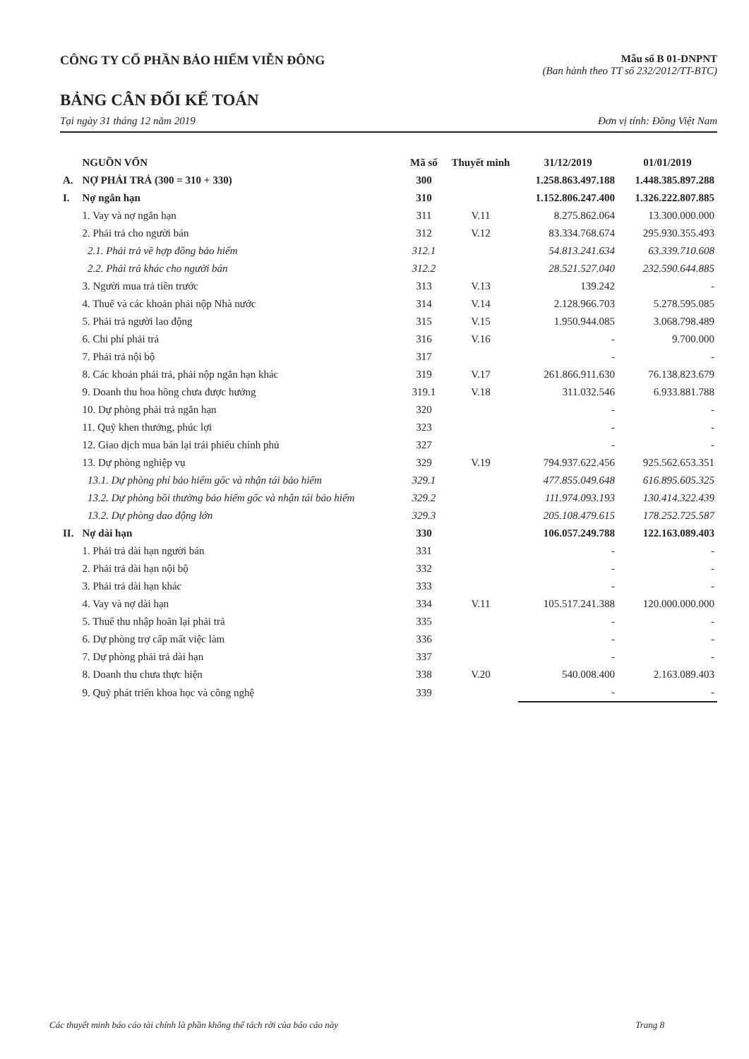CÔNG TY CỔ PHẦN BẢO HIỂM VIỄN ĐÔNG
Mẫu số B 01-DNPNT
(Ban hành theo TT số 232/2012/TT-BTC)
BẢNG CÂN ĐỐI KẾ TOÁN
Tại ngày 31 tháng 12 năm 2019 Đơn vị tính: Đồng Việt Nam
| | NGUỒN VỐN | Mã số | Thuyết minh | 31/12/2019 | 01/01/2019 |
| --- | --- | --- | --- | --- | --- |
| A. | NỢ PHẢI TRẢ (300 = 310 + 330) | 300 | | 1.258.863.497.188 | 1.448.385.897.288 |
| I. | Nợ ngắn hạn | 310 | | 1.152.806.247.400 | 1.326.222.807.885 |
| | 1. Vay và nợ ngắn hạn | 311 | V.11 | 8.275.862.064 | 13.300.000.000 |
| | 2. Phải trả cho người bán | 312 | V.12 | 83.334.768.674 | 295.930.355.493 |
| | 2.1. Phải trả về hợp đồng bảo hiểm | 312.1 | | 54.813.241.634 | 63.339.710.608 |
| | 2.2. Phải trả khác cho người bán | 312.2 | | 28.521.527.040 | 232.590.644.885 |
| | 3. Người mua trả tiền trước | 313 | V.13 | 139.242 | - |
| | 4. Thuế và các khoản phải nộp Nhà nước | 314 | V.14 | 2.128.966.703 | 5.278.595.085 |
| | 5. Phải trả người lao động | 315 | V.15 | 1.950.944.085 | 3.068.798.489 |
| | 6. Chi phí phải trả | 316 | V.16 | - | 9.700.000 |
| | 7. Phải trả nội bộ | 317 | | - | - |
| | 8. Các khoản phải trả, phải nộp ngắn hạn khác | 319 | V.17 | 261.866.911.630 | 76.138.823.679 |
| | 9. Doanh thu hoa hồng chưa được hưởng | 319.1 | V.18 | 311.032.546 | 6.933.881.788 |
| | 10. Dự phòng phải trả ngắn hạn | 320 | | - | - |
| | 11. Quỹ khen thưởng, phúc lợi | 323 | | - | - |
| | 12. Giao dịch mua bán lại trái phiếu chính phủ | 327 | | - | - |
| | 13. Dự phòng nghiệp vụ | 329 | V.19 | 794.937.622.456 | 925.562.653.351 |
| | 13.1. Dự phòng phí bảo hiểm gốc và nhận tái bảo hiểm | 329.1 | | 477.855.049.648 | 616.895.605.325 |
| | 13.2. Dự phòng bồi thường bảo hiểm gốc và nhận tái bảo hiểm | 329.2 | | 111.974.093.193 | 130.414.322.439 |
| | 13.2. Dự phòng dao động lớn | 329.3 | | 205.108.479.615 | 178.252.725.587 |
| II. | Nợ dài hạn | 330 | | 106.057.249.788 | 122.163.089.403 |
| | 1. Phải trả dài hạn người bán | 331 | | - | - |
| | 2. Phải trả dài hạn nội bộ | 332 | | - | - |
| | 3. Phải trả dài hạn khác | 333 | | - | - |
| | 4. Vay và nợ dài hạn | 334 | V.11 | 105.517.241.388 | 120.000.000.000 |
| | 5. Thuế thu nhập hoãn lại phải trả | 335 | | - | - |
| | 6. Dự phòng trợ cấp mất việc làm | 336 | | - | - |
| | 7. Dự phòng phải trả dài hạn | 337 | | - | - |
| | 8. Doanh thu chưa thực hiện | 338 | V.20 | 540.008.400 | 2.163.089.403 |
| | 9. Quỹ phát triển khoa học và công nghệ | 339 | | - | - |
Các thuyết minh báo cáo tài chính là phần không thể tách rời của báo cáo này Trang 8